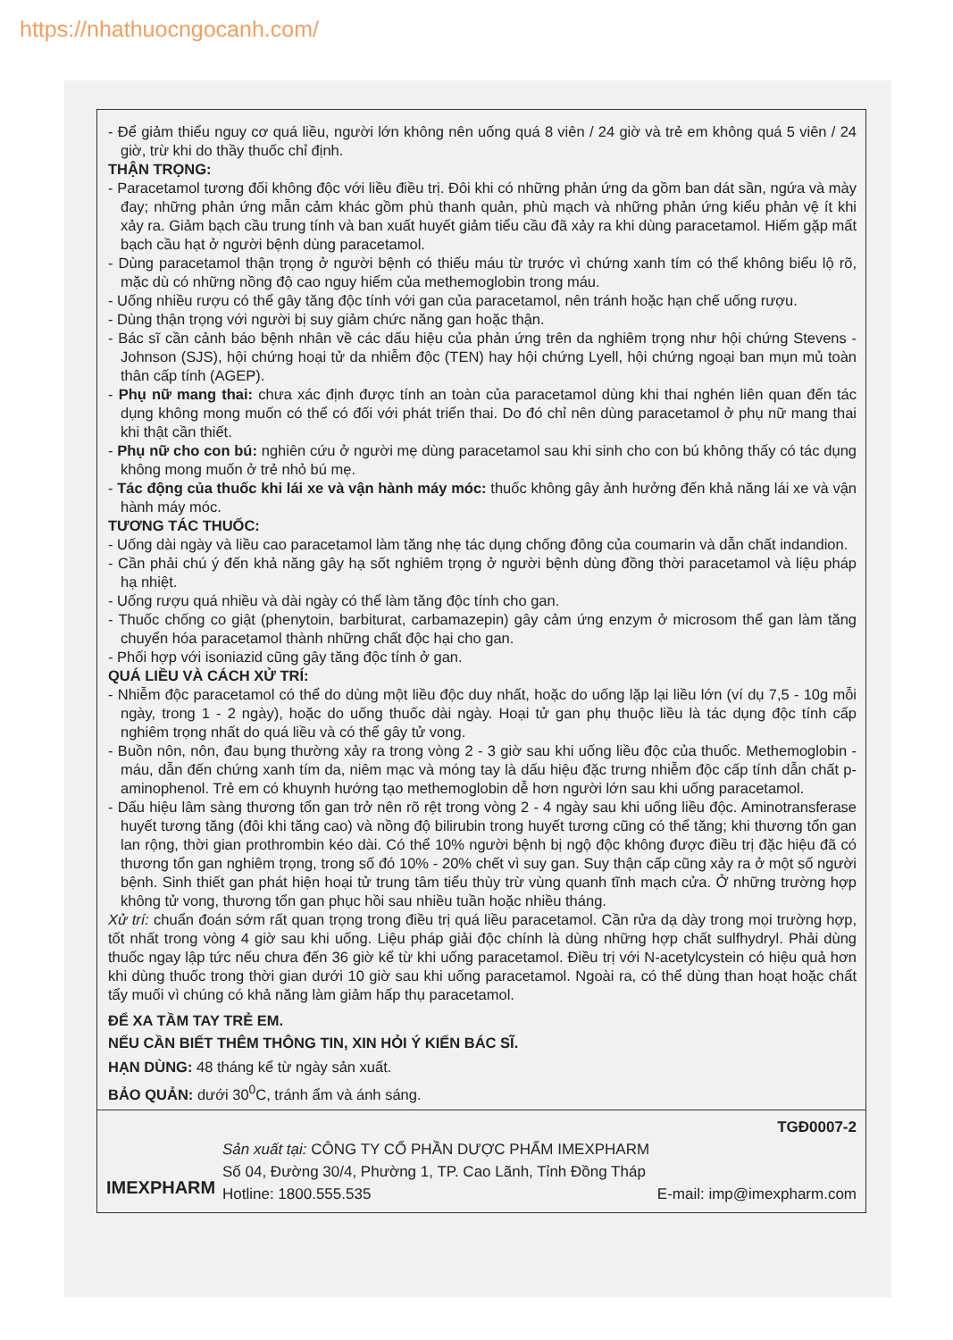https://nhathuocngocanh.com/
- Để giảm thiểu nguy cơ quá liều, người lớn không nên uống quá 8 viên / 24 giờ và trẻ em không quá 5 viên / 24 giờ, trừ khi do thầy thuốc chỉ định.
THẬN TRỌNG:
- Paracetamol tương đối không độc với liều điều trị. Đôi khi có những phản ứng da gồm ban dát sần, ngứa và mày đay; những phản ứng mẫn cảm khác gồm phù thanh quản, phù mạch và những phản ứng kiểu phản vệ ít khi xảy ra. Giảm bạch cầu trung tính và ban xuất huyết giảm tiểu cầu đã xảy ra khi dùng paracetamol. Hiếm gặp mất bạch cầu hạt ở người bệnh dùng paracetamol.
- Dùng paracetamol thận trọng ở người bệnh có thiếu máu từ trước vì chứng xanh tím có thể không biểu lộ rõ, mặc dù có những nồng độ cao nguy hiểm của methemoglobin trong máu.
- Uống nhiều rượu có thể gây tăng độc tính với gan của paracetamol, nên tránh hoặc hạn chế uống rượu.
- Dùng thận trọng với người bị suy giảm chức năng gan hoặc thận.
- Bác sĩ cần cảnh báo bệnh nhân về các dấu hiệu của phản ứng trên da nghiêm trọng như hội chứng Stevens - Johnson (SJS), hội chứng hoại tử da nhiễm độc (TEN) hay hội chứng Lyell, hội chứng ngoại ban mụn mủ toàn thân cấp tính (AGEP).
- Phụ nữ mang thai: chưa xác định được tính an toàn của paracetamol dùng khi thai nghén liên quan đến tác dụng không mong muốn có thể có đối với phát triển thai. Do đó chỉ nên dùng paracetamol ở phụ nữ mang thai khi thật cần thiết.
- Phụ nữ cho con bú: nghiên cứu ở người mẹ dùng paracetamol sau khi sinh cho con bú không thấy có tác dụng không mong muốn ở trẻ nhỏ bú mẹ.
- Tác động của thuốc khi lái xe và vận hành máy móc: thuốc không gây ảnh hưởng đến khả năng lái xe và vận hành máy móc.
TƯƠNG TÁC THUỐC:
- Uống dài ngày và liều cao paracetamol làm tăng nhẹ tác dụng chống đông của coumarin và dẫn chất indandion.
- Cần phải chú ý đến khả năng gây hạ sốt nghiêm trọng ở người bệnh dùng đồng thời paracetamol và liệu pháp hạ nhiệt.
- Uống rượu quá nhiều và dài ngày có thể làm tăng độc tính cho gan.
- Thuốc chống co giật (phenytoin, barbiturat, carbamazepin) gây cảm ứng enzym ở microsom thể gan làm tăng chuyển hóa paracetamol thành những chất độc hại cho gan.
- Phối hợp với isoniazid cũng gây tăng độc tính ở gan.
QUÁ LIỀU VÀ CÁCH XỬ TRÍ:
- Nhiễm độc paracetamol có thể do dùng một liều độc duy nhất, hoặc do uống lặp lại liều lớn (ví dụ 7,5 - 10g mỗi ngày, trong 1 - 2 ngày), hoặc do uống thuốc dài ngày. Hoại tử gan phụ thuộc liều là tác dụng độc tính cấp nghiêm trọng nhất do quá liều và có thể gây tử vong.
- Buồn nôn, nôn, đau bụng thường xảy ra trong vòng 2 - 3 giờ sau khi uống liều độc của thuốc. Methemoglobin - máu, dẫn đến chứng xanh tím da, niêm mạc và móng tay là dấu hiệu đặc trưng nhiễm độc cấp tính dẫn chất p-aminophenol. Trẻ em có khuynh hướng tạo methemoglobin dễ hơn người lớn sau khi uống paracetamol.
- Dấu hiệu lâm sàng thương tổn gan trở nên rõ rệt trong vòng 2 - 4 ngày sau khi uống liều độc. Aminotransferase huyết tương tăng (đôi khi tăng cao) và nồng độ bilirubin trong huyết tương cũng có thể tăng; khi thương tổn gan lan rộng, thời gian prothrombin kéo dài. Có thể 10% người bệnh bị ngộ độc không được điều trị đặc hiệu đã có thương tổn gan nghiêm trọng, trong số đó 10% - 20% chết vì suy gan. Suy thận cấp cũng xảy ra ở một số người bệnh. Sinh thiết gan phát hiện hoại tử trung tâm tiểu thùy trừ vùng quanh tĩnh mạch cửa. Ở những trường hợp không tử vong, thương tổn gan phục hồi sau nhiều tuần hoặc nhiều tháng.
Xử trí: chuẩn đoán sớm rất quan trọng trong điều trị quá liều paracetamol. Cần rửa dạ dày trong mọi trường hợp, tốt nhất trong vòng 4 giờ sau khi uống. Liệu pháp giải độc chính là dùng những hợp chất sulfhydryl. Phải dùng thuốc ngay lập tức nếu chưa đến 36 giờ kể từ khi uống paracetamol. Điều trị với N-acetylcystein có hiệu quả hơn khi dùng thuốc trong thời gian dưới 10 giờ sau khi uống paracetamol. Ngoài ra, có thể dùng than hoạt hoặc chất tẩy muối vì chúng có khả năng làm giảm hấp thụ paracetamol.
ĐỂ XA TẦM TAY TRẺ EM.
NẾU CẦN BIẾT THÊM THÔNG TIN, XIN HỎI Ý KIẾN BÁC SĨ.
HẠN DÙNG: 48 tháng kể từ ngày sản xuất.
BẢO QUẢN: dưới 30<sup>0</sup>C, tránh ẩm và ánh sáng.
IMEXPHARM
TGĐ0007-2
Sản xuất tại: CÔNG TY CỔ PHẦN DƯỢC PHẨM IMEXPHARM
Số 04, Đường 30/4, Phường 1, TP. Cao Lãnh, Tỉnh Đồng Tháp
Hotline: 1800.555.535 E-mail: imp@imexpharm.com